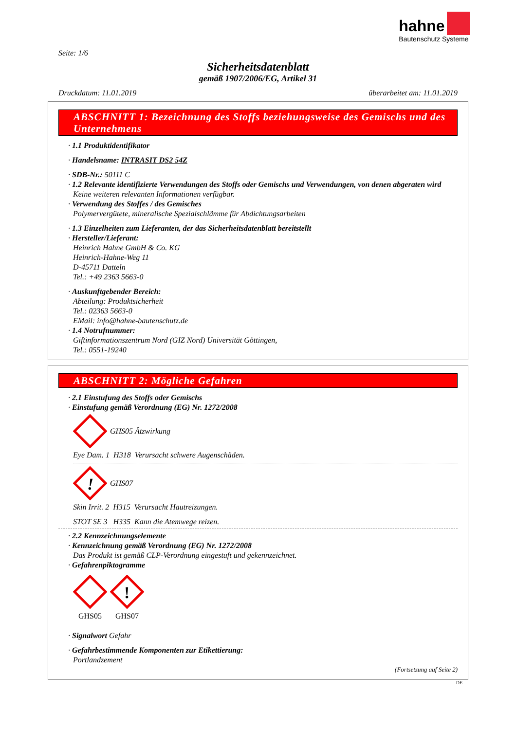hahne
Bautenschutz Systeme
Seite: 1/6
Sicherheitsdatenblatt
gemäß 1907/2006/EG, Artikel 31
Druckdatum: 11.01.2019 überarbeitet am: 11.01.2019
ABSCHNITT 1: Bezeichnung des Stoffs beziehungsweise des Gemischs und des Unternehmens
· 1.1 Produktidentifikator
· Handelsname: INTRASIT DS2 54Z
· SDB-Nr.: 50111 C
· 1.2 Relevante identifizierte Verwendungen des Stoffs oder Gemischs und Verwendungen, von denen abgeraten wird
Keine weiteren relevanten Informationen verfügbar.
· Verwendung des Stoffes / des Gemisches
Polymervergütete, mineralische Spezialschlämme für Abdichtungsarbeiten
· 1.3 Einzelheiten zum Lieferanten, der das Sicherheitsdatenblatt bereitstellt
· Hersteller/Lieferant:
Heinrich Hahne GmbH & Co. KG
Heinrich-Hahne-Weg 11
D-45711 Datteln
Tel.: +49 2363 5663-0
· Auskunftgebender Bereich:
Abteilung: Produktsicherheit
Tel.: 02363 5663-0
EMail: info@hahne-bautenschutz.de
· 1.4 Notrufnummer:
Giftinformationszentrum Nord (GIZ Nord) Universität Göttingen,
Tel.: 0551-19240
ABSCHNITT 2: Mögliche Gefahren
· 2.1 Einstufung des Stoffs oder Gemischs
· Einstufung gemäß Verordnung (EG) Nr. 1272/2008
GHS05 Ätzwirkung
Eye Dam. 1 H318 Verursacht schwere Augenschäden.
!
GHS07
Skin Irrit. 2 H315 Verursacht Hautreizungen.
STOT SE 3 H335 Kann die Atemwege reizen.
· 2.2 Kennzeichnungselemente
· Kennzeichnung gemäß Verordnung (EG) Nr. 1272/2008
Das Produkt ist gemäß CLP-Verordnung eingestuft und gekennzeichnet.
· Gefahrenpiktogramme
GHS05
!
GHS07
· Signalwort Gefahr
· Gefahrbestimmende Komponenten zur Etikettierung:
Portlandzement
(Fortsetzung auf Seite 2)
DE